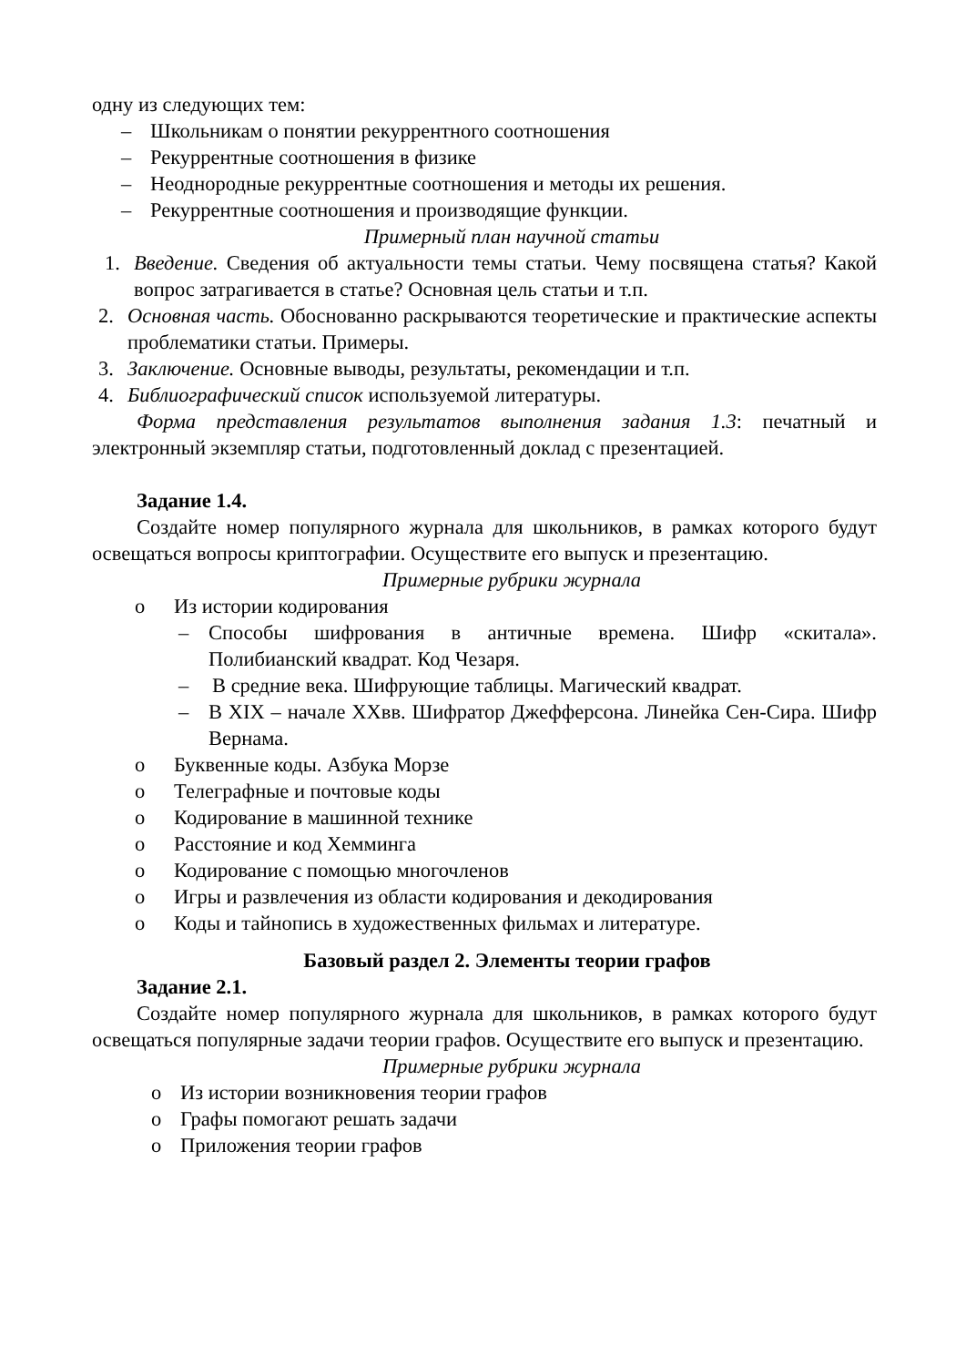одну из следующих тем:
– Школьникам о понятии рекуррентного соотношения
– Рекуррентные соотношения в физике
– Неоднородные рекуррентные соотношения и методы их решения.
– Рекуррентные соотношения и производящие функции.
Примерный план научной статьи
1. Введение. Сведения об актуальности темы статьи. Чему посвящена статья? Какой вопрос затрагивается в статье? Основная цель статьи и т.п.
2. Основная часть. Обоснованно раскрываются теоретические и практические аспекты проблематики статьи. Примеры.
3. Заключение. Основные выводы, результаты, рекомендации и т.п.
4. Библиографический список используемой литературы.
Форма представления результатов выполнения задания 1.3: печатный и электронный экземпляр статьи, подготовленный доклад с презентацией.
Задание 1.4.
Создайте номер популярного журнала для школьников, в рамках которого будут освещаться вопросы криптографии. Осуществите его выпуск и презентацию.
Примерные рубрики журнала
o Из истории кодирования
– Способы шифрования в античные времена. Шифр «скитала». Полибианский квадрат. Код Чезаря.
– В средние века. Шифрующие таблицы. Магический квадрат.
– В XIX – начале XXвв. Шифратор Джефферсона. Линейка Сен-Сира. Шифр Вернама.
o Буквенные коды. Азбука Морзе
o Телеграфные и почтовые коды
o Кодирование в машинной технике
o Расстояние и код Хемминга
o Кодирование с помощью многочленов
o Игры и развлечения из области кодирования и декодирования
o Коды и тайнопись в художественных фильмах и литературе.
Базовый раздел 2. Элементы теории графов
Задание 2.1.
Создайте номер популярного журнала для школьников, в рамках которого будут освещаться популярные задачи теории графов. Осуществите его выпуск и презентацию.
Примерные рубрики журнала
o Из истории возникновения теории графов
o Графы помогают решать задачи
o Приложения теории графов